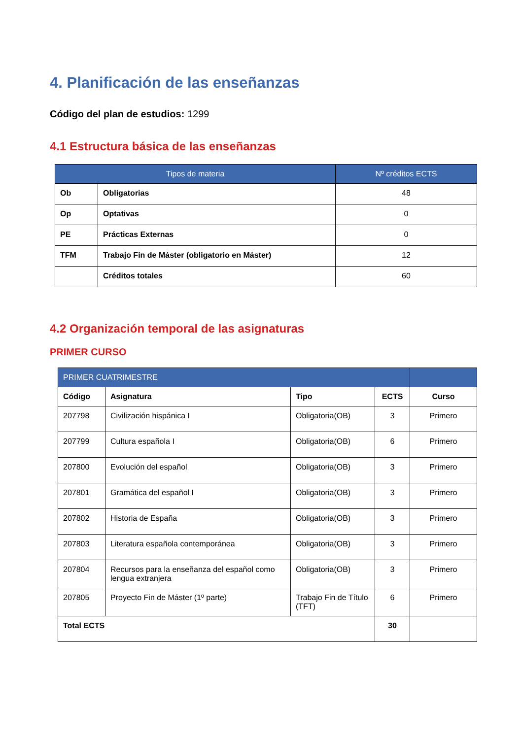4. Planificación de las enseñanzas
Código del plan de estudios: 1299
4.1 Estructura básica de las enseñanzas
| Tipos de materia | | Nº créditos ECTS |
| --- | --- | --- |
| Ob | Obligatorias | 48 |
| Op | Optativas | 0 |
| PE | Prácticas Externas | 0 |
| TFM | Trabajo Fin de Máster (obligatorio en Máster) | 12 |
| | Créditos totales | 60 |
4.2 Organización temporal de las asignaturas
PRIMER CURSO
| PRIMER CUATRIMESTRE | | | | |
| --- | --- | --- | --- | --- |
| Código | Asignatura | Tipo | ECTS | Curso |
| 207798 | Civilización hispánica I | Obligatoria(OB) | 3 | Primero |
| 207799 | Cultura española I | Obligatoria(OB) | 6 | Primero |
| 207800 | Evolución del español | Obligatoria(OB) | 3 | Primero |
| 207801 | Gramática del español I | Obligatoria(OB) | 3 | Primero |
| 207802 | Historia de España | Obligatoria(OB) | 3 | Primero |
| 207803 | Literatura española contemporánea | Obligatoria(OB) | 3 | Primero |
| 207804 | Recursos para la enseñanza del español como lengua extranjera | Obligatoria(OB) | 3 | Primero |
| 207805 | Proyecto Fin de Máster (1º parte) | Trabajo Fin de Título (TFT) | 6 | Primero |
| Total ECTS | | | 30 | |